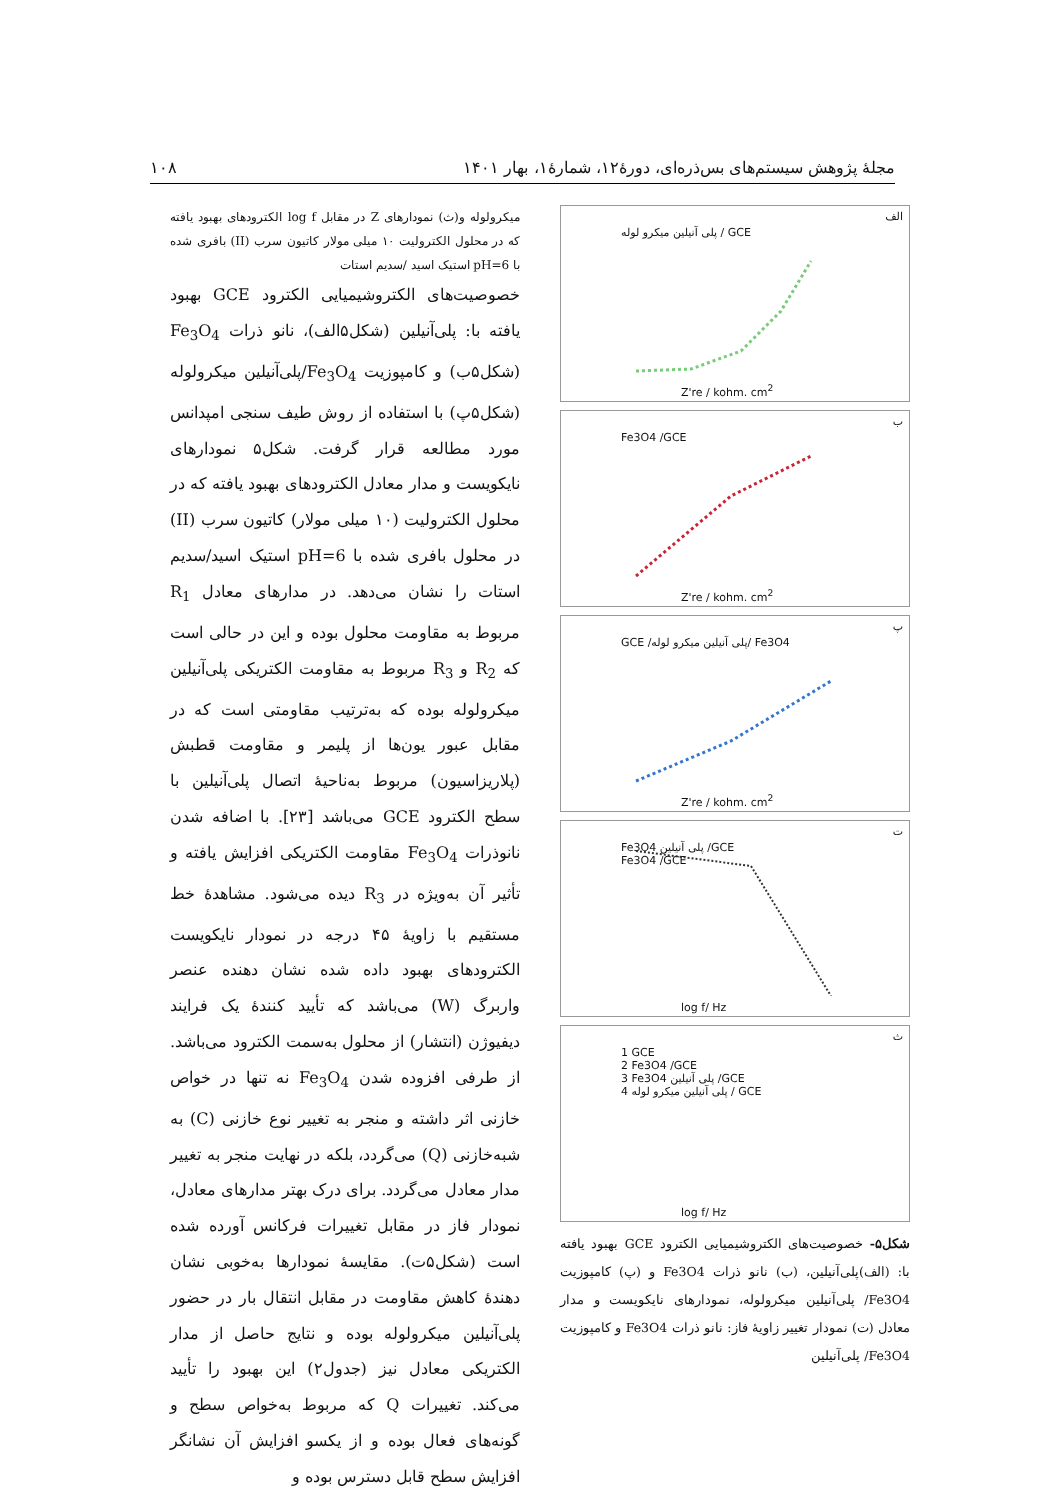مجلهٔ پژوهش سیستم‌های بس‌ذره‌ای، دورهٔ۱۲، شمارهٔ۱، بهار ۱۴۰۱ ۱۰۸
الف
پلی آنیلین میکرو لوله / GCE
Z're / kohm. cm<sup>2</sup>
ب
Fe3O4 /GCE
Z're / kohm. cm<sup>2</sup>
پ
GCE /پلی آنیلین میکرو لوله/ Fe3O4
Z're / kohm. cm<sup>2</sup>
ت
Fe3O4 پلی آنیلین /GCE
Fe3O4 /GCE
log f/ Hz
ث
1 GCE
2 Fe3O4 /GCE
3 Fe3O4 پلی آنیلین /GCE
4 پلی آنیلین میکرو لوله / GCE
log f/ Hz
شکل۵- خصوصیت‌های الکتروشیمیایی الکترود GCE بهبود یافته با: (الف)پلی‌آنیلین، (ب) نانو ذرات Fe3O4 و (پ) کامپوزیت Fe3O4/ پلی‌آنیلین میکرولوله، نمودارهای نایکویست و مدار معادل (ت) نمودار تغییر زاویهٔ فاز: نانو ذرات Fe3O4 و کامپوزیت Fe3O4/ پلی‌آنیلین
میکرولوله و(ث) نمودارهای Z در مقابل log f الکترودهای بهبود یافته که در محلول الکترولیت ۱۰ میلی مولار کاتیون سرب (II) بافری شده با pH=6 استیک اسید /سدیم استات
خصوصیت‌های الکتروشیمیایی الکترود GCE بهبود یافته با: پلی‌آنیلین (شکل۵الف)، نانو ذرات Fe<sub>3</sub>O<sub>4</sub> (شکل۵ب) و کامپوزیت Fe<sub>3</sub>O<sub>4</sub>/پلی‌آنیلین میکرولوله (شکل۵پ) با استفاده از روش طیف سنجی امپدانس مورد مطالعه قرار گرفت. شکل۵ نمودارهای نایکویست و مدار معادل الکترودهای بهبود یافته که در محلول الکترولیت (۱۰ میلی مولار) کاتیون سرب (II) در محلول بافری شده با pH=6 استیک اسید/سدیم استات را نشان می‌دهد. در مدارهای معادل R<sub>1</sub> مربوط به مقاومت محلول بوده و این در حالی است که R<sub>2</sub> و R<sub>3</sub> مربوط به مقاومت الکتریکی پلی‌آنیلین میکرولوله بوده که به‌ترتیب مقاومتی است که در مقابل عبور یون‌ها از پلیمر و مقاومت قطبش (پلاریزاسیون) مربوط به‌ناحیهٔ اتصال پلی‌آنیلین با سطح الکترود GCE می‌باشد [۲۳]. با اضافه شدن نانوذرات Fe<sub>3</sub>O<sub>4</sub> مقاومت الکتریکی افزایش یافته و تأثیر آن به‌ویژه در R<sub>3</sub> دیده می‌شود. مشاهدهٔ خط مستقیم با زاویهٔ ۴۵ درجه در نمودار نایکویست الکترودهای بهبود داده شده نشان دهنده عنصر واربرگ (W) می‌باشد که تأیید کنندهٔ یک فرایند دیفیوژن (انتشار) از محلول به‌سمت الکترود می‌باشد. از طرفی افزوده شدن Fe<sub>3</sub>O<sub>4</sub> نه تنها در خواص خازنی اثر داشته و منجر به تغییر نوع خازنی (C) به شبه‌خازنی (Q) می‌گردد، بلکه در نهایت منجر به تغییر مدار معادل می‌گردد. برای درک بهتر مدارهای معادل، نمودار فاز در مقابل تغییرات فرکانس آورده شده است (شکل۵ت). مقایسهٔ نمودارها به‌خوبی نشان دهندهٔ کاهش مقاومت در مقابل انتقال بار در حضور پلی‌آنیلین میکرولوله بوده و نتایج حاصل از مدار الکتریکی معادل نیز (جدول۲) این بهبود را تأیید می‌کند. تغییرات Q که مربوط به‌خواص سطح و گونه‌های فعال بوده و از یکسو افزایش آن نشانگر افزایش سطح قابل دسترس بوده و